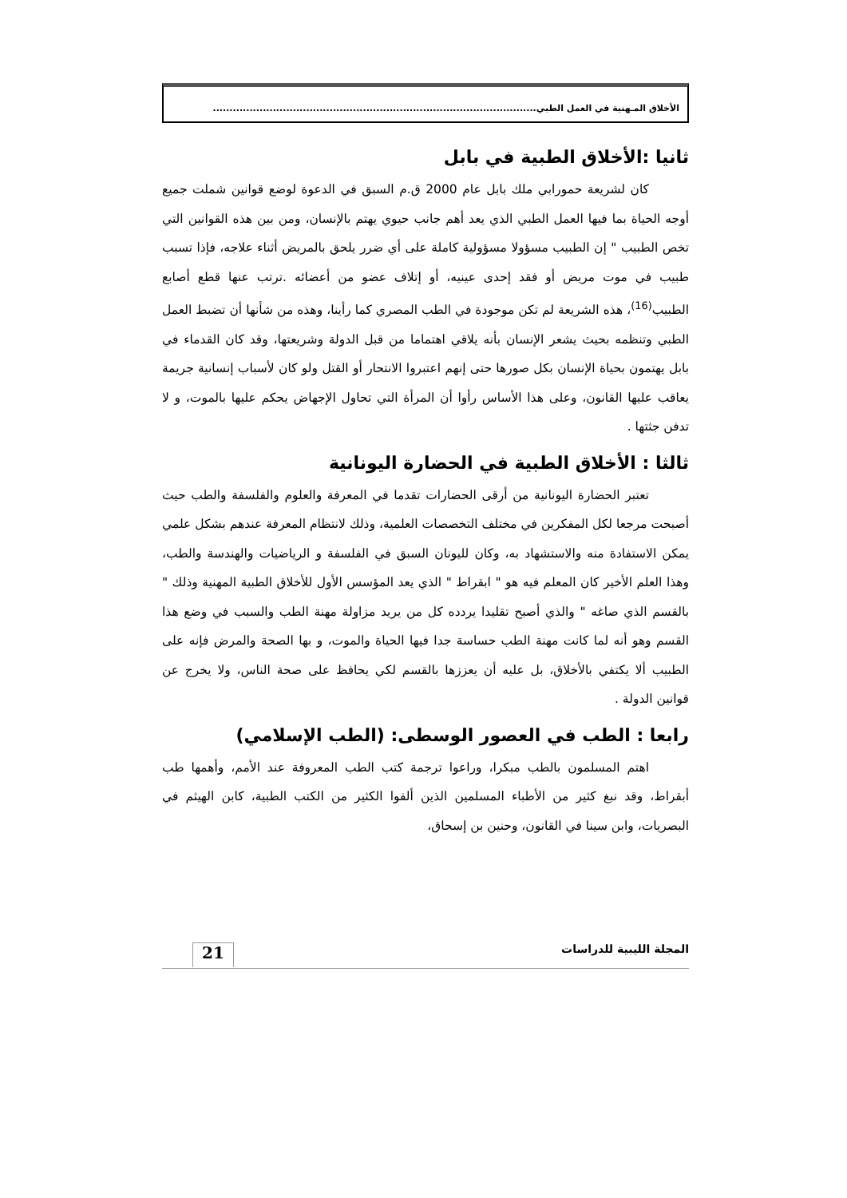الأخلاق المـهنية في العمل الطبي.................................................................................................
ثانيا :الأخلاق الطبية في بابل
كان لشريعة حمورابي ملك بابل عام 2000 ق.م السبق في الدعوة لوضع قوانين شملت جميع أوجه الحياة بما فيها العمل الطبي الذي يعد أهم جانب حيوي يهتم بالإنسان، ومن بين هذه القوانين التي تخص الطبيب " إن الطبيب مسؤولا مسؤولية كاملة على أي ضرر يلحق بالمريض أثناء علاجه، فإذا تسبب طبيب في موت مريض أو فقد إحدى عينيه، أو إتلاف عضو من أعضائه .ترتب عنها قطع أصابع الطبيب<sup>(16)</sup>، هذه الشريعة لم تكن موجودة في الطب المصري كما رأينا، وهذه من شأنها أن تضبط العمل الطبي وتنظمه بحيث يشعر الإنسان بأنه يلاقي اهتماما من قبل الدولة وشريعتها، وقد كان القدماء في بابل يهتمون بحياة الإنسان بكل صورها حتى إنهم اعتبروا الانتحار أو القتل ولو كان لأسباب إنسانية جريمة يعاقب عليها القانون، وعلى هذا الأساس رأوا أن المرأة التي تحاول الإجهاض يحكم عليها بالموت، و لا تدفن جثتها .
ثالثا : الأخلاق الطبية في الحضارة اليونانية
تعتبر الحضارة اليونانية من أرقى الحضارات تقدما في المعرفة والعلوم والفلسفة والطب حيث أصبحت مرجعا لكل المفكرين في مختلف التخصصات العلمية، وذلك لانتظام المعرفة عندهم بشكل علمي يمكن الاستفادة منه والاستشهاد به، وكان لليونان السبق في الفلسفة و الرياضيات والهندسة والطب، وهذا العلم الأخير كان المعلم فيه هو " ابقراط " الذي يعد المؤسس الأول للأخلاق الطبية المهنية وذلك " بالقسم الذي صاغه " والذي أصبح تقليدا يردده كل من يريد مزاولة مهنة الطب والسبب في وضع هذا القسم وهو أنه لما كانت مهنة الطب حساسة جدا فيها الحياة والموت، و بها الصحة والمرض فإنه على الطبيب ألا يكتفي بالأخلاق، بل عليه أن يعززها بالقسم لكي يحافظ على صحة الناس، ولا يخرج عن قوانين الدولة .
رابعا : الطب في العصور الوسطى: (الطب الإسلامي)
اهتم المسلمون بالطب مبكرا، وراعوا ترجمة كتب الطب المعروفة عند الأمم، وأهمها طب أبقراط، وقد نبغ كثير من الأطباء المسلمين الذين ألفوا الكثير من الكتب الطبية، كابن الهيثم في البصريات، وابن سينا في القانون، وحنين بن إسحاق،
المجلة الليبية للدراسات
21